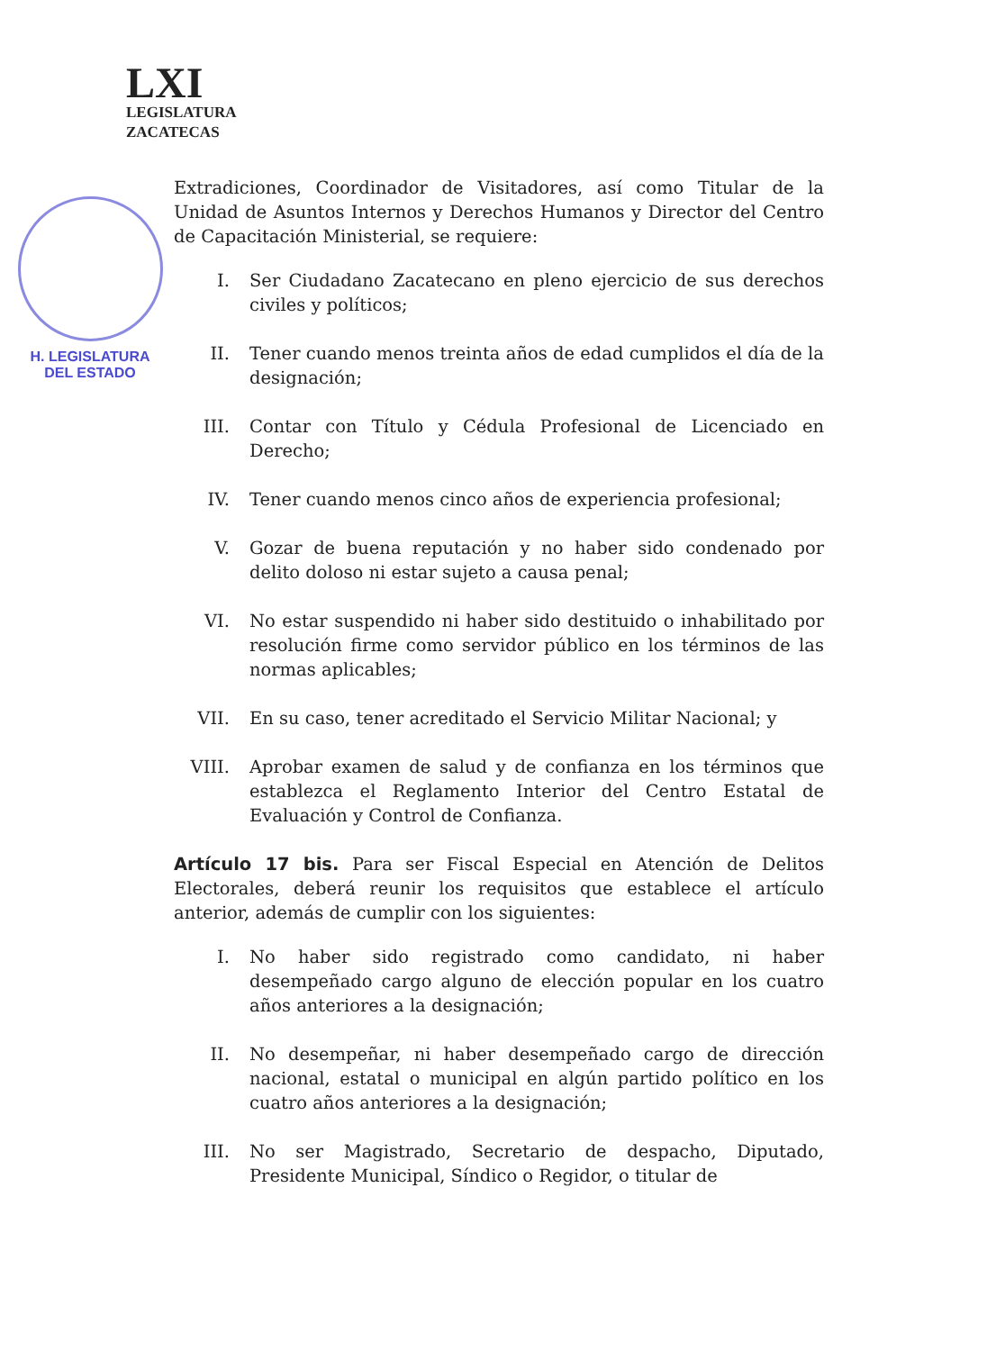LXI
LEGISLATURA
ZACATECAS
H. LEGISLATURA
DEL ESTADO
Extradiciones, Coordinador de Visitadores, así como Titular de la Unidad de Asuntos Internos y Derechos Humanos y Director del Centro de Capacitación Ministerial, se requiere:
I. Ser Ciudadano Zacatecano en pleno ejercicio de sus derechos civiles y políticos;
II. Tener cuando menos treinta años de edad cumplidos el día de la designación;
III. Contar con Título y Cédula Profesional de Licenciado en Derecho;
IV. Tener cuando menos cinco años de experiencia profesional;
V. Gozar de buena reputación y no haber sido condenado por delito doloso ni estar sujeto a causa penal;
VI. No estar suspendido ni haber sido destituido o inhabilitado por resolución firme como servidor público en los términos de las normas aplicables;
VII. En su caso, tener acreditado el Servicio Militar Nacional; y
VIII. Aprobar examen de salud y de confianza en los términos que establezca el Reglamento Interior del Centro Estatal de Evaluación y Control de Confianza.
Artículo 17 bis. Para ser Fiscal Especial en Atención de Delitos Electorales, deberá reunir los requisitos que establece el artículo anterior, además de cumplir con los siguientes:
I. No haber sido registrado como candidato, ni haber desempeñado cargo alguno de elección popular en los cuatro años anteriores a la designación;
II. No desempeñar, ni haber desempeñado cargo de dirección nacional, estatal o municipal en algún partido político en los cuatro años anteriores a la designación;
III. No ser Magistrado, Secretario de despacho, Diputado, Presidente Municipal, Síndico o Regidor, o titular de